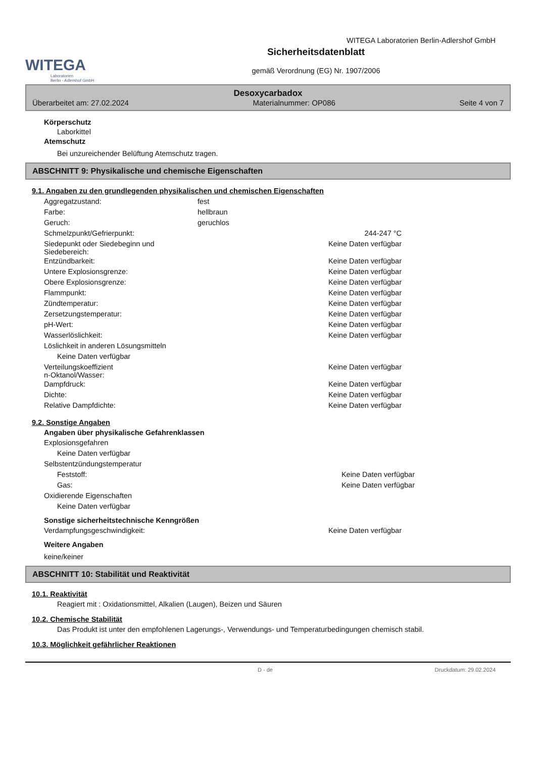WITEGA
Laboratorien
Berlin - Adlershof GmbH
WITEGA Laboratorien Berlin-Adlershof GmbH
Sicherheitsdatenblatt
gemäß Verordnung (EG) Nr. 1907/2006
Desoxycarbadox
Überarbeitet am: 27.02.2024 Materialnummer: OP086 Seite 4 von 7
Körperschutz
Laborkittel
Atemschutz
Bei unzureichender Belüftung Atemschutz tragen.
ABSCHNITT 9: Physikalische und chemische Eigenschaften
9.1. Angaben zu den grundlegenden physikalischen und chemischen Eigenschaften
| Aggregatzustand: | fest | |
| Farbe: | hellbraun | |
| Geruch: | geruchlos | |
| Schmelzpunkt/Gefrierpunkt: | | 244-247 °C |
| Siedepunkt oder Siedebeginn und Siedebereich: | | Keine Daten verfügbar |
| Entzündbarkeit: | | Keine Daten verfügbar |
| Untere Explosionsgrenze: | | Keine Daten verfügbar |
| Obere Explosionsgrenze: | | Keine Daten verfügbar |
| Flammpunkt: | | Keine Daten verfügbar |
| Zündtemperatur: | | Keine Daten verfügbar |
| Zersetzungstemperatur: | | Keine Daten verfügbar |
| pH-Wert: | | Keine Daten verfügbar |
| Wasserlöslichkeit: | | Keine Daten verfügbar |
| Löslichkeit in anderen Lösungsmitteln | | |
| Keine Daten verfügbar | | |
| Verteilungskoeffizient n-Oktanol/Wasser: | | Keine Daten verfügbar |
| Dampfdruck: | | Keine Daten verfügbar |
| Dichte: | | Keine Daten verfügbar |
| Relative Dampfdichte: | | Keine Daten verfügbar |
9.2. Sonstige Angaben
Angaben über physikalische Gefahrenklassen
| Explosionsgefahren | | |
| Keine Daten verfügbar | | |
| Selbstentzündungstemperatur | | |
| Feststoff: | | Keine Daten verfügbar |
| Gas: | | Keine Daten verfügbar |
| Oxidierende Eigenschaften | | |
| Keine Daten verfügbar | | |
Sonstige sicherheitstechnische Kenngrößen
| Verdampfungsgeschwindigkeit: | | Keine Daten verfügbar |
Weitere Angaben
keine/keiner
ABSCHNITT 10: Stabilität und Reaktivität
10.1. Reaktivität
Reagiert mit : Oxidationsmittel, Alkalien (Laugen), Beizen und Säuren
10.2. Chemische Stabilität
Das Produkt ist unter den empfohlenen Lagerungs-, Verwendungs- und Temperaturbedingungen chemisch stabil.
10.3. Möglichkeit gefährlicher Reaktionen
D - de Druckdatum: 29.02.2024